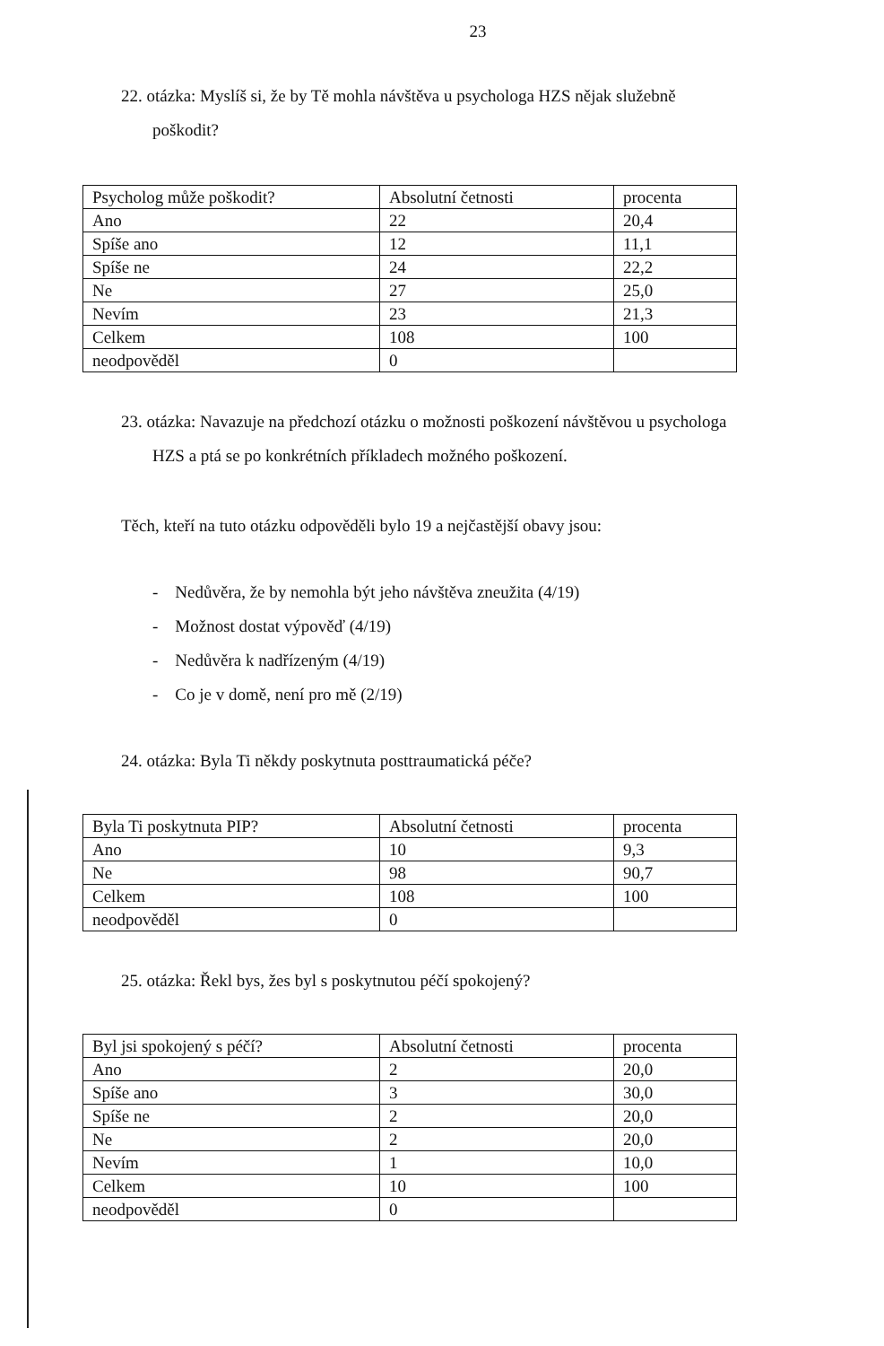23
22. otázka: Myslíš si, že by Tě mohla návštěva u psychologa HZS nějak služebně
poškodit?
| Psycholog může poškodit? | Absolutní četnosti | procenta |
| Ano | 22 | 20,4 |
| Spíše ano | 12 | 11,1 |
| Spíše ne | 24 | 22,2 |
| Ne | 27 | 25,0 |
| Nevím | 23 | 21,3 |
| Celkem | 108 | 100 |
| neodpověděl | 0 | |
23. otázka: Navazuje na předchozí otázku o možnosti poškození návštěvou u psychologa
HZS a ptá se po konkrétních příkladech možného poškození.
Těch, kteří na tuto otázku odpověděli bylo 19 a nejčastější obavy jsou:
- Nedůvěra, že by nemohla být jeho návštěva zneužita (4/19)
- Možnost dostat výpověď (4/19)
- Nedůvěra k nadřízeným (4/19)
- Co je v domě, není pro mě (2/19)
24. otázka: Byla Ti někdy poskytnuta posttraumatická péče?
| Byla Ti poskytnuta PIP? | Absolutní četnosti | procenta |
| Ano | 10 | 9,3 |
| Ne | 98 | 90,7 |
| Celkem | 108 | 100 |
| neodpověděl | 0 | |
25. otázka: Řekl bys, žes byl s poskytnutou péčí spokojený?
| Byl jsi spokojený s péčí? | Absolutní četnosti | procenta |
| Ano | 2 | 20,0 |
| Spíše ano | 3 | 30,0 |
| Spíše ne | 2 | 20,0 |
| Ne | 2 | 20,0 |
| Nevím | 1 | 10,0 |
| Celkem | 10 | 100 |
| neodpověděl | 0 | |